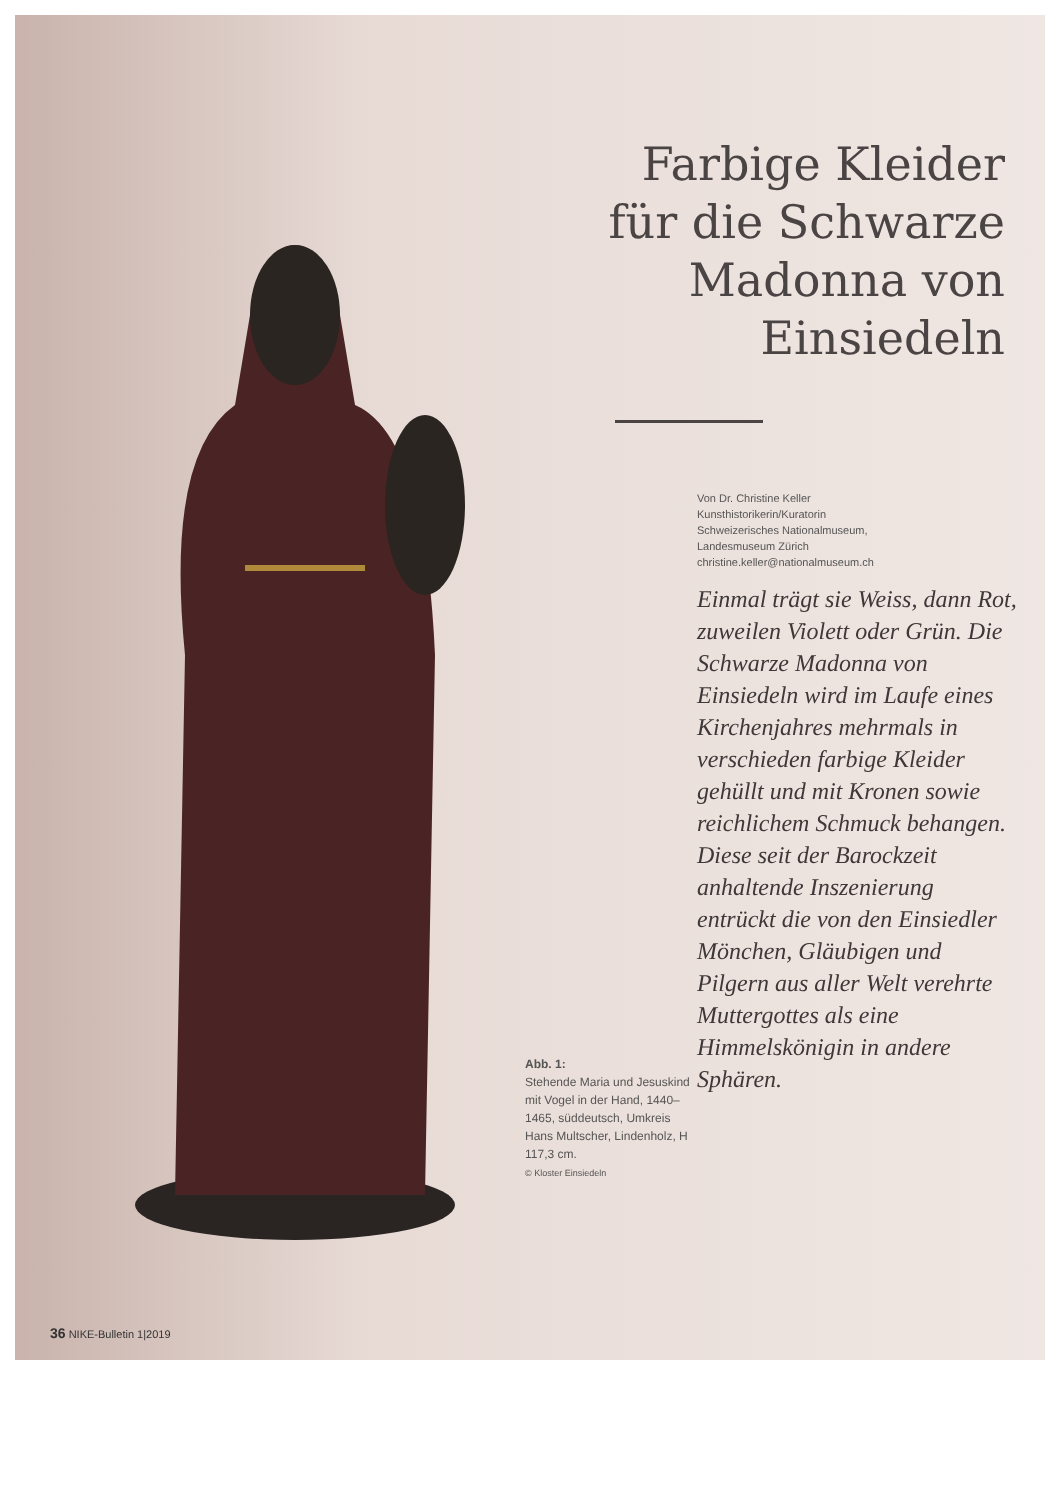Farbige Kleider
für die Schwarze
Madonna von
Einsiedeln
Von Dr. Christine Keller
Kunsthistorikerin/Kuratorin
Schweizerisches Nationalmuseum,
Landesmuseum Zürich
christine.keller@nationalmuseum.ch
Einmal trägt sie Weiss, dann Rot, zuweilen Violett oder Grün. Die Schwarze Madonna von Einsiedeln wird im Laufe eines Kirchenjahres mehrmals in verschieden farbige Kleider gehüllt und mit Kronen sowie reichlichem Schmuck behangen. Diese seit der Barockzeit anhaltende Inszenierung entrückt die von den Einsiedler Mönchen, Gläubigen und Pilgern aus aller Welt verehrte Muttergottes als eine Himmelskönigin in andere Sphären.
Abb. 1:
Stehende Maria und Jesuskind mit Vogel in der Hand, 1440–1465, süddeutsch, Umkreis Hans Multscher, Lindenholz, H 117,3 cm.
© Kloster Einsiedeln
36 NIKE-Bulletin 1|2019